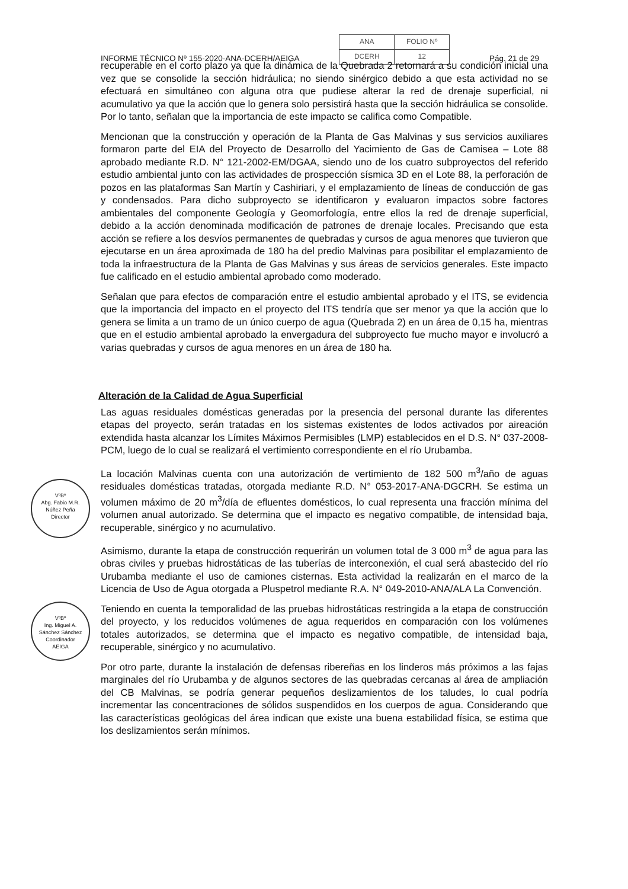INFORME TÉCNICO Nº 155-2020-ANA-DCERH/AEIGA
| ANA | FOLIO Nº |
| DCERH | 12 |
Pág. 21 de 29
recuperable en el corto plazo ya que la dinámica de la Quebrada 2 retornará a su condición inicial una vez que se consolide la sección hidráulica; no siendo sinérgico debido a que esta actividad no se efectuará en simultáneo con alguna otra que pudiese alterar la red de drenaje superficial, ni acumulativo ya que la acción que lo genera solo persistirá hasta que la sección hidráulica se consolide. Por lo tanto, señalan que la importancia de este impacto se califica como Compatible.
Mencionan que la construcción y operación de la Planta de Gas Malvinas y sus servicios auxiliares formaron parte del EIA del Proyecto de Desarrollo del Yacimiento de Gas de Camisea – Lote 88 aprobado mediante R.D. N° 121-2002-EM/DGAA, siendo uno de los cuatro subproyectos del referido estudio ambiental junto con las actividades de prospección sísmica 3D en el Lote 88, la perforación de pozos en las plataformas San Martín y Cashiriari, y el emplazamiento de líneas de conducción de gas y condensados. Para dicho subproyecto se identificaron y evaluaron impactos sobre factores ambientales del componente Geología y Geomorfología, entre ellos la red de drenaje superficial, debido a la acción denominada modificación de patrones de drenaje locales. Precisando que esta acción se refiere a los desvíos permanentes de quebradas y cursos de agua menores que tuvieron que ejecutarse en un área aproximada de 180 ha del predio Malvinas para posibilitar el emplazamiento de toda la infraestructura de la Planta de Gas Malvinas y sus áreas de servicios generales. Este impacto fue calificado en el estudio ambiental aprobado como moderado.
Señalan que para efectos de comparación entre el estudio ambiental aprobado y el ITS, se evidencia que la importancia del impacto en el proyecto del ITS tendría que ser menor ya que la acción que lo genera se limita a un tramo de un único cuerpo de agua (Quebrada 2) en un área de 0,15 ha, mientras que en el estudio ambiental aprobado la envergadura del subproyecto fue mucho mayor e involucró a varias quebradas y cursos de agua menores en un área de 180 ha.
Alteración de la Calidad de Agua Superficial
Las aguas residuales domésticas generadas por la presencia del personal durante las diferentes etapas del proyecto, serán tratadas en los sistemas existentes de lodos activados por aireación extendida hasta alcanzar los Límites Máximos Permisibles (LMP) establecidos en el D.S. N° 037-2008-PCM, luego de lo cual se realizará el vertimiento correspondiente en el río Urubamba.
La locación Malvinas cuenta con una autorización de vertimiento de 182 500 m<sup>3</sup>/año de aguas residuales domésticas tratadas, otorgada mediante R.D. N° 053-2017-ANA-DGCRH. Se estima un volumen máximo de 20 m<sup>3</sup>/día de efluentes domésticos, lo cual representa una fracción mínima del volumen anual autorizado. Se determina que el impacto es negativo compatible, de intensidad baja, recuperable, sinérgico y no acumulativo.
Asimismo, durante la etapa de construcción requerirán un volumen total de 3 000 m<sup>3</sup> de agua para las obras civiles y pruebas hidrostáticas de las tuberías de interconexión, el cual será abastecido del río Urubamba mediante el uso de camiones cisternas. Esta actividad la realizarán en el marco de la Licencia de Uso de Agua otorgada a Pluspetrol mediante R.A. N° 049-2010-ANA/ALA La Convención.
Teniendo en cuenta la temporalidad de las pruebas hidrostáticas restringida a la etapa de construcción del proyecto, y los reducidos volúmenes de agua requeridos en comparación con los volúmenes totales autorizados, se determina que el impacto es negativo compatible, de intensidad baja, recuperable, sinérgico y no acumulativo.
Por otro parte, durante la instalación de defensas ribereñas en los linderos más próximos a las fajas marginales del río Urubamba y de algunos sectores de las quebradas cercanas al área de ampliación del CB Malvinas, se podría generar pequeños deslizamientos de los taludes, lo cual podría incrementar las concentraciones de sólidos suspendidos en los cuerpos de agua. Considerando que las características geológicas del área indican que existe una buena estabilidad física, se estima que los deslizamientos serán mínimos.
VºBº
Abg. Fabio M.R.
Núñez Peña
Director
VºBº
Ing. Miguel A.
Sánchez Sánchez
Coordinador
AEIGA